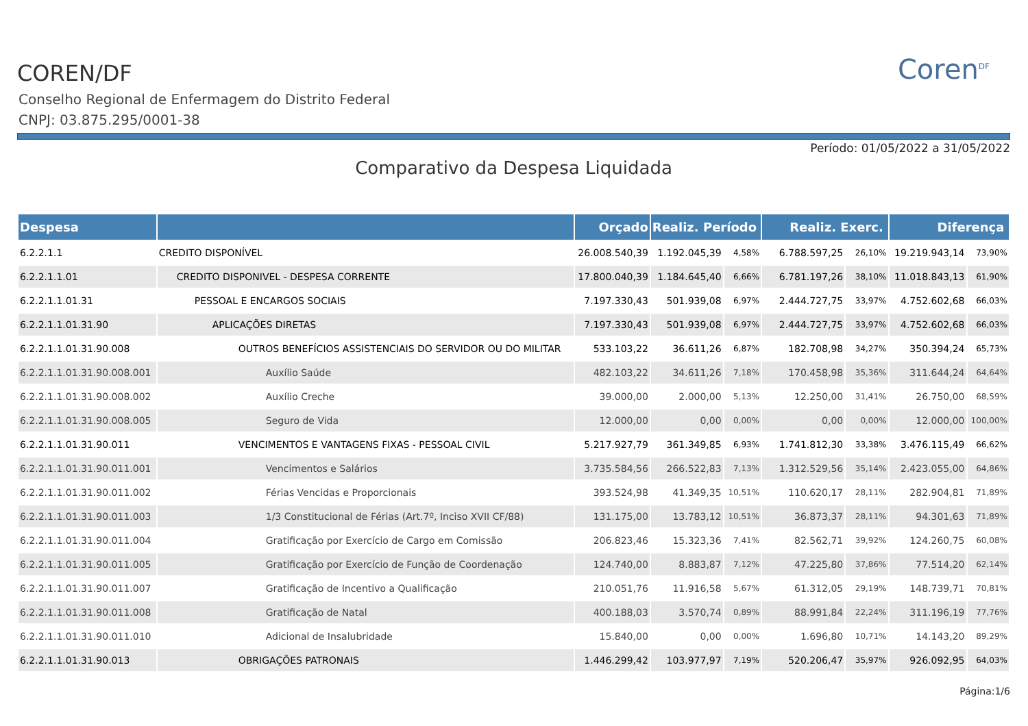COREN/DF
Conselho Regional de Enfermagem do Distrito Federal
CNPJ: 03.875.295/0001-38
Coren<sup>DF</sup>
Período: 01/05/2022 a 31/05/2022
Comparativo da Despesa Liquidada
| Despesa | | Orçado | Realiz. Período | | Realiz. Exerc. | | Diferença | |
| --- | --- | --- | --- | --- | --- | --- | --- | --- |
| 6.2.2.1.1 | CREDITO DISPONÍVEL | 26.008.540,39 | 1.192.045,39 | 4,58% | 6.788.597,25 | 26,10% | 19.219.943,14 | 73,90% |
| 6.2.2.1.1.01 | CREDITO DISPONIVEL - DESPESA CORRENTE | 17.800.040,39 | 1.184.645,40 | 6,66% | 6.781.197,26 | 38,10% | 11.018.843,13 | 61,90% |
| 6.2.2.1.1.01.31 | PESSOAL E ENCARGOS SOCIAIS | 7.197.330,43 | 501.939,08 | 6,97% | 2.444.727,75 | 33,97% | 4.752.602,68 | 66,03% |
| 6.2.2.1.1.01.31.90 | APLICAÇÕES DIRETAS | 7.197.330,43 | 501.939,08 | 6,97% | 2.444.727,75 | 33,97% | 4.752.602,68 | 66,03% |
| 6.2.2.1.1.01.31.90.008 | OUTROS BENEFÍCIOS ASSISTENCIAIS DO SERVIDOR OU DO MILITAR | 533.103,22 | 36.611,26 | 6,87% | 182.708,98 | 34,27% | 350.394,24 | 65,73% |
| 6.2.2.1.1.01.31.90.008.001 | Auxílio Saúde | 482.103,22 | 34.611,26 | 7,18% | 170.458,98 | 35,36% | 311.644,24 | 64,64% |
| 6.2.2.1.1.01.31.90.008.002 | Auxílio Creche | 39.000,00 | 2.000,00 | 5,13% | 12.250,00 | 31,41% | 26.750,00 | 68,59% |
| 6.2.2.1.1.01.31.90.008.005 | Seguro de Vida | 12.000,00 | 0,00 | 0,00% | 0,00 | 0,00% | 12.000,00 | 100,00% |
| 6.2.2.1.1.01.31.90.011 | VENCIMENTOS E VANTAGENS FIXAS - PESSOAL CIVIL | 5.217.927,79 | 361.349,85 | 6,93% | 1.741.812,30 | 33,38% | 3.476.115,49 | 66,62% |
| 6.2.2.1.1.01.31.90.011.001 | Vencimentos e Salários | 3.735.584,56 | 266.522,83 | 7,13% | 1.312.529,56 | 35,14% | 2.423.055,00 | 64,86% |
| 6.2.2.1.1.01.31.90.011.002 | Férias Vencidas e Proporcionais | 393.524,98 | 41.349,35 | 10,51% | 110.620,17 | 28,11% | 282.904,81 | 71,89% |
| 6.2.2.1.1.01.31.90.011.003 | 1/3 Constitucional de Férias (Art.7º, Inciso XVII CF/88) | 131.175,00 | 13.783,12 | 10,51% | 36.873,37 | 28,11% | 94.301,63 | 71,89% |
| 6.2.2.1.1.01.31.90.011.004 | Gratificação por Exercício de Cargo em Comissão | 206.823,46 | 15.323,36 | 7,41% | 82.562,71 | 39,92% | 124.260,75 | 60,08% |
| 6.2.2.1.1.01.31.90.011.005 | Gratificação por Exercício de Função de Coordenação | 124.740,00 | 8.883,87 | 7,12% | 47.225,80 | 37,86% | 77.514,20 | 62,14% |
| 6.2.2.1.1.01.31.90.011.007 | Gratificação de Incentivo a Qualificação | 210.051,76 | 11.916,58 | 5,67% | 61.312,05 | 29,19% | 148.739,71 | 70,81% |
| 6.2.2.1.1.01.31.90.011.008 | Gratificação de Natal | 400.188,03 | 3.570,74 | 0,89% | 88.991,84 | 22,24% | 311.196,19 | 77,76% |
| 6.2.2.1.1.01.31.90.011.010 | Adicional de Insalubridade | 15.840,00 | 0,00 | 0,00% | 1.696,80 | 10,71% | 14.143,20 | 89,29% |
| 6.2.2.1.1.01.31.90.013 | OBRIGAÇÕES PATRONAIS | 1.446.299,42 | 103.977,97 | 7,19% | 520.206,47 | 35,97% | 926.092,95 | 64,03% |
Página:1/6